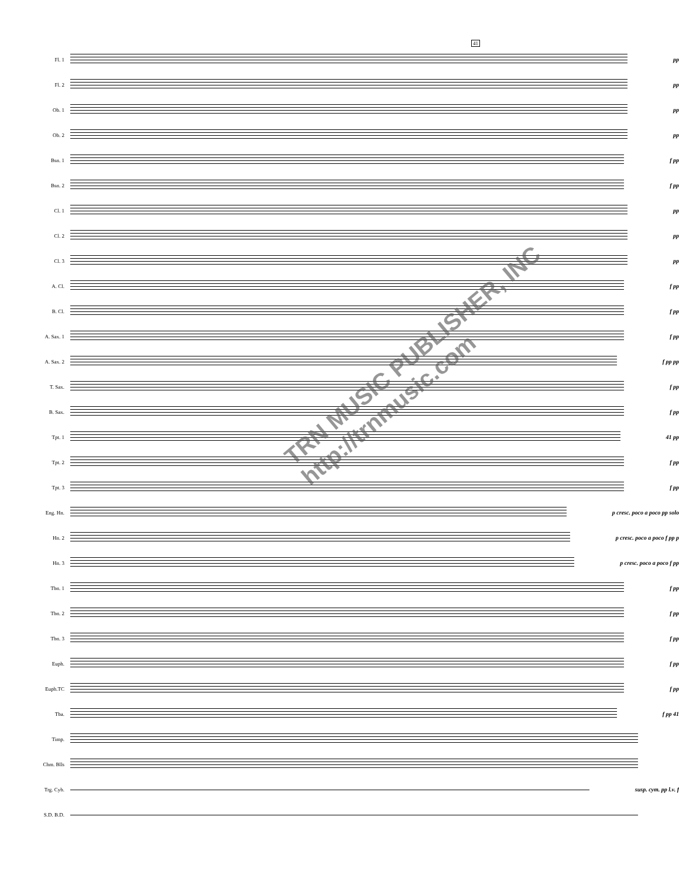41
Fl. 1 pp
Fl. 2 pp
Ob. 1 pp
Ob. 2 pp
Bsn. 1 f pp
Bsn. 2 f pp
Cl. 1 pp
Cl. 2 pp
Cl. 3 pp
A. Cl. f pp
B. Cl. f pp
A. Sax. 1 f pp
A. Sax. 2 f pp pp
T. Sax. f pp
B. Sax. f pp
Tpt. 1 41 pp
Tpt. 2 f pp
Tpt. 3 f pp
Eng. Hn. p cresc. poco a poco pp solo
Hn. 2 p cresc. poco a poco f pp p
Hn. 3 p cresc. poco a poco f pp
Tbn. 1 f pp
Tbn. 2 f pp
Tbn. 3 f pp
Euph. f pp
Euph.TC f pp
Tba. f pp 41
Timp.
Chm. Blls
Trg. Cyb. susp. cym. pp l.v. f
S.D. B.D.
TRN MUSIC PUBLISHER, INC http://trnmusic.com